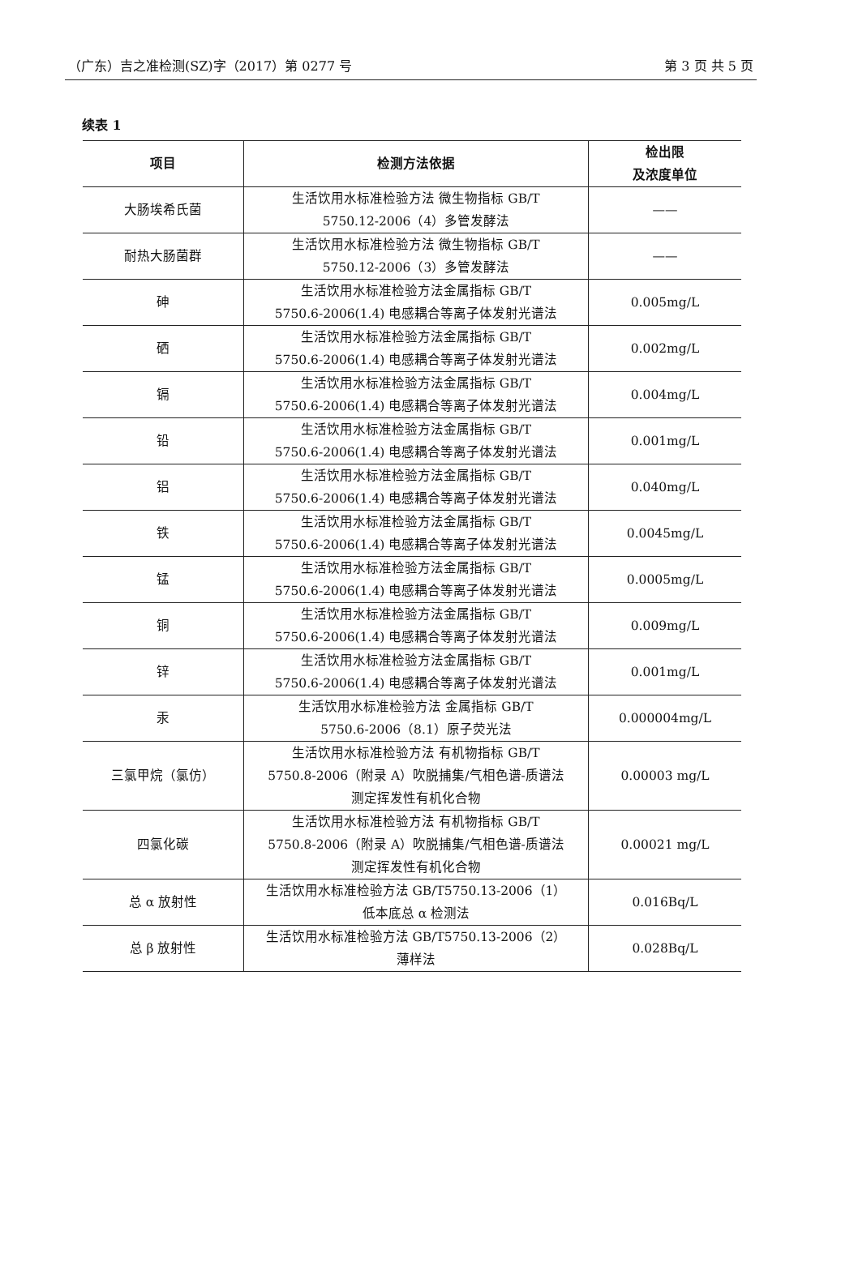（广东）吉之准检测(SZ)字（2017）第 0277 号 第 3 页 共 5 页
续表 1
| 项目 | 检测方法依据 | 检出限 及浓度单位 |
| --- | --- | --- |
| 大肠埃希氏菌 | 生活饮用水标准检验方法 微生物指标 GB/T 5750.12-2006（4）多管发酵法 | —— |
| 耐热大肠菌群 | 生活饮用水标准检验方法 微生物指标 GB/T 5750.12-2006（3）多管发酵法 | —— |
| 砷 | 生活饮用水标准检验方法金属指标 GB/T 5750.6-2006(1.4) 电感耦合等离子体发射光谱法 | 0.005mg/L |
| 硒 | 生活饮用水标准检验方法金属指标 GB/T 5750.6-2006(1.4) 电感耦合等离子体发射光谱法 | 0.002mg/L |
| 镉 | 生活饮用水标准检验方法金属指标 GB/T 5750.6-2006(1.4) 电感耦合等离子体发射光谱法 | 0.004mg/L |
| 铅 | 生活饮用水标准检验方法金属指标 GB/T 5750.6-2006(1.4) 电感耦合等离子体发射光谱法 | 0.001mg/L |
| 铝 | 生活饮用水标准检验方法金属指标 GB/T 5750.6-2006(1.4) 电感耦合等离子体发射光谱法 | 0.040mg/L |
| 铁 | 生活饮用水标准检验方法金属指标 GB/T 5750.6-2006(1.4) 电感耦合等离子体发射光谱法 | 0.0045mg/L |
| 锰 | 生活饮用水标准检验方法金属指标 GB/T 5750.6-2006(1.4) 电感耦合等离子体发射光谱法 | 0.0005mg/L |
| 铜 | 生活饮用水标准检验方法金属指标 GB/T 5750.6-2006(1.4) 电感耦合等离子体发射光谱法 | 0.009mg/L |
| 锌 | 生活饮用水标准检验方法金属指标 GB/T 5750.6-2006(1.4) 电感耦合等离子体发射光谱法 | 0.001mg/L |
| 汞 | 生活饮用水标准检验方法 金属指标 GB/T 5750.6-2006（8.1）原子荧光法 | 0.000004mg/L |
| 三氯甲烷（氯仿） | 生活饮用水标准检验方法 有机物指标 GB/T 5750.8-2006（附录 A）吹脱捕集/气相色谱-质谱法 测定挥发性有机化合物 | 0.00003 mg/L |
| 四氯化碳 | 生活饮用水标准检验方法 有机物指标 GB/T 5750.8-2006（附录 A）吹脱捕集/气相色谱-质谱法 测定挥发性有机化合物 | 0.00021 mg/L |
| 总 α 放射性 | 生活饮用水标准检验方法 GB/T5750.13-2006（1） 低本底总 α 检测法 | 0.016Bq/L |
| 总 β 放射性 | 生活饮用水标准检验方法 GB/T5750.13-2006（2） 薄样法 | 0.028Bq/L |